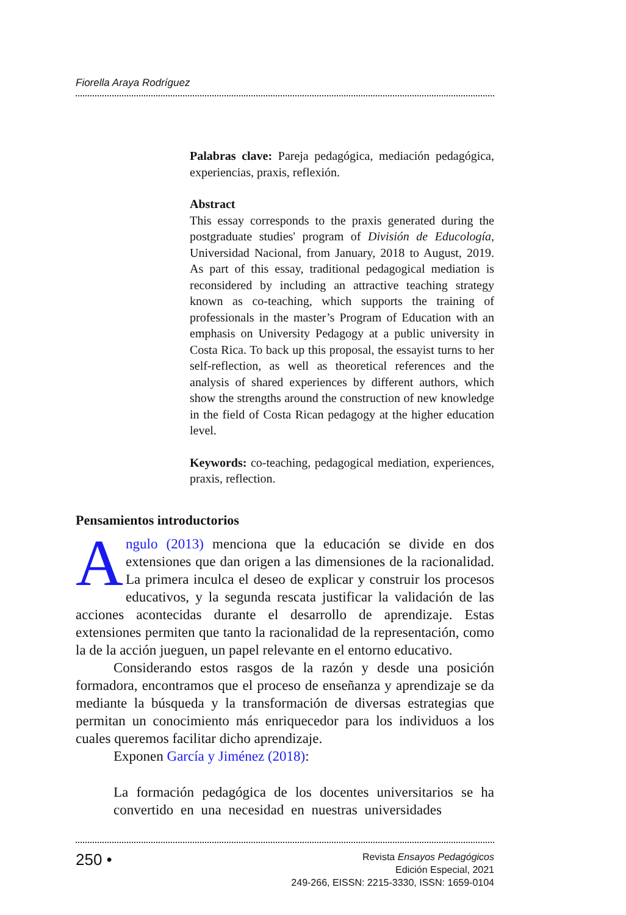Fiorella Araya Rodríguez
Palabras clave: Pareja pedagógica, mediación pedagógica, experiencias, praxis, reflexión.
Abstract
This essay corresponds to the praxis generated during the postgraduate studies' program of División de Educología, Universidad Nacional, from January, 2018 to August, 2019. As part of this essay, traditional pedagogical mediation is reconsidered by including an attractive teaching strategy known as co-teaching, which supports the training of professionals in the master’s Program of Education with an emphasis on University Pedagogy at a public university in Costa Rica. To back up this proposal, the essayist turns to her self-reflection, as well as theoretical references and the analysis of shared experiences by different authors, which show the strengths around the construction of new knowledge in the field of Costa Rican pedagogy at the higher education level.
Keywords: co-teaching, pedagogical mediation, experiences, praxis, reflection.
Pensamientos introductorios
Angulo (2013) menciona que la educación se divide en dos extensiones que dan origen a las dimensiones de la racionalidad. La primera inculca el deseo de explicar y construir los procesos educativos, y la segunda rescata justificar la validación de las acciones acontecidas durante el desarrollo de aprendizaje. Estas extensiones permiten que tanto la racionalidad de la representación, como la de la acción jueguen, un papel relevante en el entorno educativo.
Considerando estos rasgos de la razón y desde una posición formadora, encontramos que el proceso de enseñanza y aprendizaje se da mediante la búsqueda y la transformación de diversas estrategias que permitan un conocimiento más enriquecedor para los individuos a los cuales queremos facilitar dicho aprendizaje.
Exponen García y Jiménez (2018):
La formación pedagógica de los docentes universitarios se ha convertido en una necesidad en nuestras universidades
250 •
Revista Ensayos Pedagógicos
Edición Especial, 2021
249-266, EISSN: 2215-3330, ISSN: 1659-0104